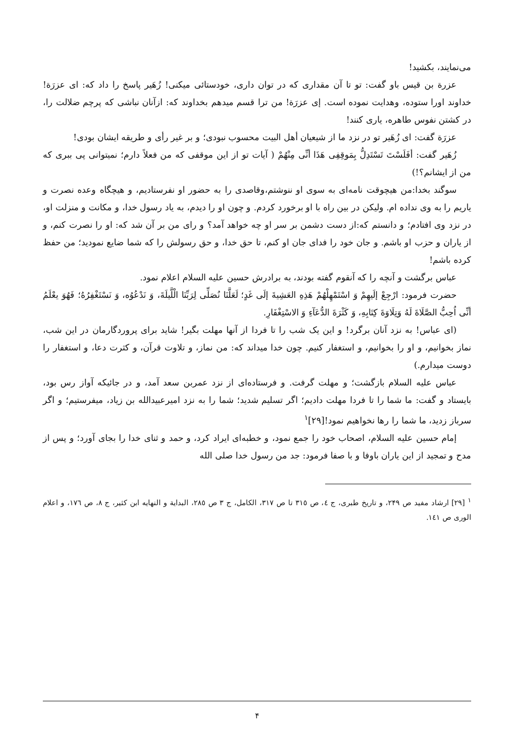می‌نمایند، بکشید!
عزرة بن قیس باو گفت: تو تا آن مقداری که در توان داری، خودستائی میکنی! زُهَیر پاسخ را داد که: ای عزرَة!خداوند اورا ستوده، وهدایت نموده است. إی عزرَة! من ترا قسم میدهم بخداوند که: ازآنان نباشی که پرچم ضلالت را، در کشتن نفوس طاهره، یاری کنند!
عزرَة گفت: ای زُهَیر تو در نزد ما از شیعیان أهل البیت محسوب نبودی؛ و بر غیر رأی و طریقه ایشان بودی!
زُهَیر گفت: أفَلَسْتَ تَسْتَدِلُّ بِمَوقِفِی هَذَا أنِّی مِنْهُمْ ( آیات تو از این موقفی که من فعلاً دارم؛ نمیتوانی پی ببری که من از ایشانم؟!)
سوگند بخدا:من هیچوقت نامه‌ای به سوی او ننوشتم،وقاصدی را به حضور او نفرستادیم، و هیچگاه وعده نصرت و یاریم را به وی نداده ام. ولیکن در بین راه با او برخورد کردم. و چون او را دیدم، به یاد رسول خدا، و مکانت و منزلت او، در نزد وی افتادم؛ و دانستم که:از دست دشمن بر سر او چه خواهد آمد؟ و رای من بر آن شد که: او را نصرت کنم، و از یاران و حزب او باشم. و جان خود را فدای جان او کنم، تا حق خدا، و حق رسولش را که شما ضایع نمودید؛ من حفظ کرده باشم!
عباس برگشت و آنچه را که آنقوم گفته بودند، به برادرش حسین علیه السلام اعلام نمود.
حضرت فرمود: ارْجِعْ إلَیهِمْ وَ اسْتَمْهِلْهُمْ هَذِهِ العَشِیةَ إلَی غَدٍ؛ لَعَلَّنَا نُصَلِّی لِرَبِّنَا الْلَّیلَةَ، وَ نَدْعُوُه، وَ نَسْتَغْفِرُهُ؛ فَهُوَ یعْلَمُ أنِّی اُحِبُّ الصَّلَاةَ لَهُ وَتِلَاوَةَ کِتَابِهِ، وَ کَثْرَةَ الدُّعَآءِ وَ الاسْتِغْفَارِ.
(ای عباس! به نزد آنان برگرد! و این یک شب را تا فردا از آنها مهلت بگیر! شاید برای پروردگارمان در این شب، نماز بخوانیم، و او را بخوانیم، و استغفار کنیم. چون خدا میداند که: من نماز، و تلاوت قرآن، و کثرت دعا، و استغفار را دوست میدارم.)
عباس علیه السلام بازگشت؛ و مهلت گرفت. و فرستاده‌ای از نزد عمربن سعد آمد، و در جائیکه آواز رس بود، بایستاد و گفت: ما شما را تا فردا مهلت دادیم؛ اگر تسلیم شدید؛ شما را به نزد امیرعبیدالله بن زیاد، میفرستیم؛ و اگر سرباز زدید، ما شما را رها نخواهیم نمود![۲۹]<sup>۱</sup>
إمام حسین علیه السلام، اصحاب خود را جمع نمود، و خطبه‌ای ایراد کرد، و حمد و ثنای خدا را بجای آورد؛ و پس از مدح و تمجید از این یاران باوفا و با صفا فرمود: جد من رسول خدا صلی الله
<sup>۱</sup> [۲۹] ارشاد مفید ص ۲۴۹، و تاریخ طبری، ج ٤، ص ۳۱٥ تا ص ۳۱۷، الکامل، ج ۳ ص ۲۸٥، البدایة و النهایه ابن کثیر، ج ۸، ص ۱۷٦، و اعلام الوری ص ۱٤۱.
۴